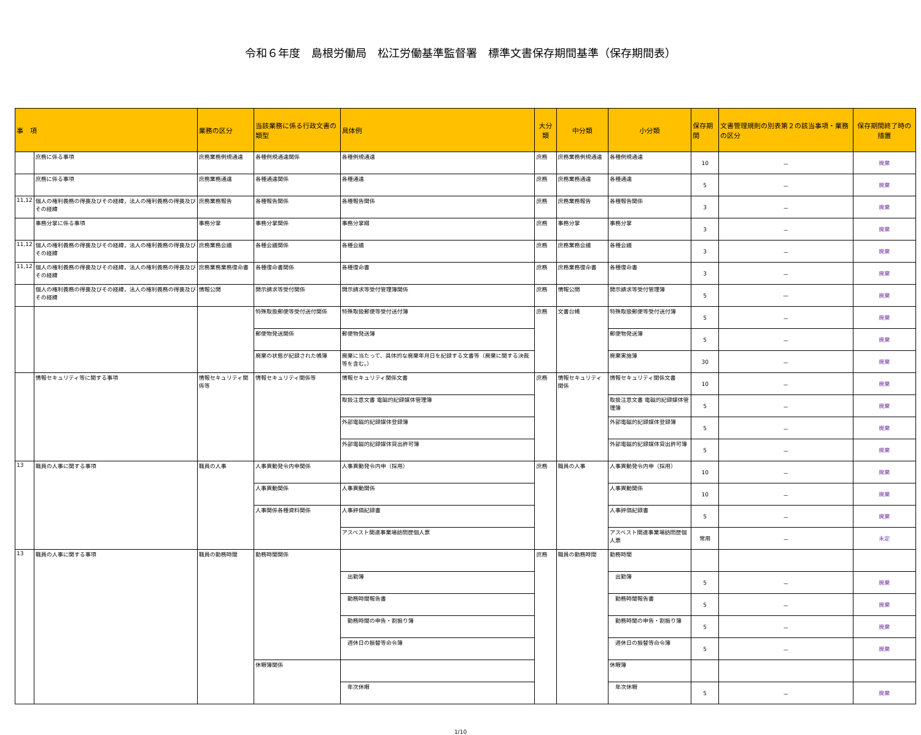令和６年度　島根労働局　松江労働基準監督署　標準文書保存期間基準（保存期間表）
| 事 項 | | 業務の区分 | 当該業務に係る行政文書の類型 | 具体例 | 大分類 | 中分類 | 小分類 | 保存期間 | 文書管理規則の別表第２の該当事項・業務の区分 | 保存期間終了時の措置 |
| --- | --- | --- | --- | --- | --- | --- | --- | --- | --- | --- |
| | 庶務に係る事項 | 庶務業務例規通達 | 各種例規通達関係 | 各種例規通達 | 庶務 | 庶務業務例規通達 | 各種例規通達 | 10 | － | 廃棄 |
| | 庶務に係る事項 | 庶務業務通達 | 各種通達関係 | 各種通達 | 庶務 | 庶務業務通達 | 各種通達 | 5 | － | 廃棄 |
| 11,12 | 個人の権利義務の得喪及びその経緯，法人の権利義務の得喪及びその経緯 | 庶務業務報告 | 各種報告関係 | 各種報告関係 | 庶務 | 庶務業務報告 | 各種報告関係 | 3 | － | 廃棄 |
| | 事務分掌に係る事項 | 事務分掌 | 事務分掌関係 | 事務分掌綴 | 庶務 | 事務分掌 | 事務分掌 | 3 | － | 廃棄 |
| 11,12 | 個人の権利義務の得喪及びその経緯，法人の権利義務の得喪及びその経緯 | 庶務業務会議 | 各種会議関係 | 各種会議 | 庶務 | 庶務業務会議 | 各種会議 | 3 | － | 廃棄 |
| 11,12 | 個人の権利義務の得喪及びその経緯，法人の権利義務の得喪及びその経緯 | 庶務業務業務復命書 | 各種復命書関係 | 各種復命書 | 庶務 | 庶務業務復命書 | 各種復命書 | 3 | － | 廃棄 |
| | 個人の権利義務の得喪及びその経緯，法人の権利義務の得喪及びその経緯 | 情報公開 | 開示請求等受付関係 | 開示請求等受付管理簿関係 | 庶務 | 情報公開 | 開示請求等受付管理簿 | 5 | — | 廃棄 |
| | | | 特殊取扱郵便等受付送付関係 | 特殊取扱郵便等受付送付簿 | 庶務 | 文書台帳 | 特殊取扱郵便等受付送付簿 | 5 | － | 廃棄 |
| | | | 郵便物発送関係 | 郵便物発送簿 | | | 郵便物発送簿 | 5 | － | 廃棄 |
| | | | 廃棄の状態が記録された帳簿 | 廃棄に当たって、具体的な廃棄年月日を記録する文書等（廃棄に関する決裁等を含む。） | | | 廃棄実施簿 | 30 | － | 廃棄 |
| | 情報セキュリティ等に関する事項 | 情報セキュリティ関係等 | 情報セキュリティ関係等 | 情報セキュリティ関係文書 | 庶務 | 情報セキュリティ関係 | 情報セキュリティ関係文書 | 10 | － | 廃棄 |
| | | | | 取扱注意文書 電磁的記録媒体管理簿 | | | 取扱注意文書 電磁的記録媒体管理簿 | 5 | － | 廃棄 |
| | | | | 外部電磁的記録媒体登録簿 | | | 外部電磁的記録媒体登録簿 | 5 | － | 廃棄 |
| | | | | 外部電磁的記録媒体貸出許可簿 | | | 外部電磁的記録媒体貸出許可簿 | 5 | － | 廃棄 |
| 13 | 職員の人事に関する事項 | 職員の人事 | 人事異動発令内申関係 | 人事異動発令内申（採用） | 庶務 | 職員の人事 | 人事異動発令内申（採用） | 10 | － | 廃棄 |
| | | | 人事異動関係 | 人事異動関係 | | | 人事異動関係 | 10 | － | 廃棄 |
| | | | 人事関係各種資料関係 | 人事評価記録書 | | | 人事評価記録書 | 5 | － | 廃棄 |
| | | | | アスベスト関連事業場訪問歴個人票 | | | アスベスト関連事業場訪問歴個人票 | 常用 | － | 未定 |
| 13 | 職員の人事に関する事項 | 職員の勤務時間 | 勤務時間関係 | | 庶務 | 職員の勤務時間 | 勤務時間 | | | |
| | | | | 出勤簿 | | | 出勤簿 | 5 | － | 廃棄 |
| | | | | 勤務時間報告書 | | | 勤務時間報告書 | 5 | － | 廃棄 |
| | | | | 勤務時間の申告・割振り簿 | | | 勤務時間の申告・割振り簿 | 5 | － | 廃棄 |
| | | | | 週休日の振替等命令簿 | | | 週休日の振替等命令簿 | 5 | － | 廃棄 |
| | | | 休暇簿関係 | | | | 休暇簿 | | | |
| | | | | 年次休暇 | | | 年次休暇 | 5 | － | 廃棄 |
1/10